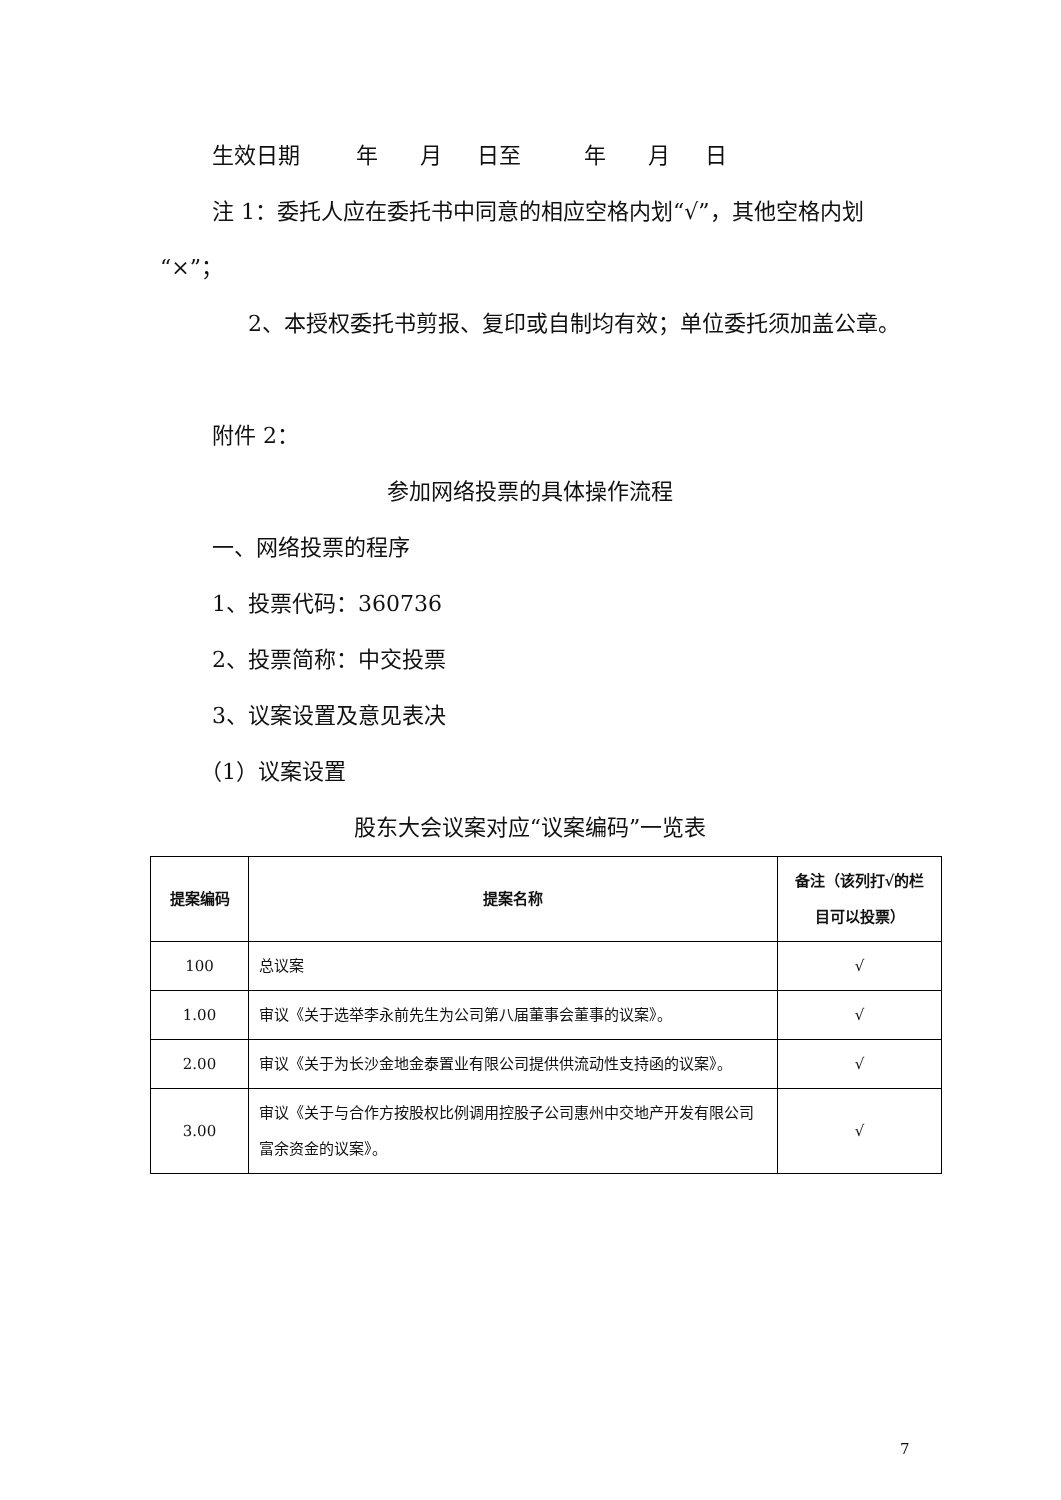生效日期 年 月 日至 年 月 日
注 1：委托人应在委托书中同意的相应空格内划“√”，其他空格内划“×”；
2、本授权委托书剪报、复印或自制均有效；单位委托须加盖公章。
附件 2：
参加网络投票的具体操作流程
一、网络投票的程序
1、投票代码：360736
2、投票简称：中交投票
3、议案设置及意见表决
（1）议案设置
股东大会议案对应“议案编码”一览表
| 提案编码 | 提案名称 | 备注（该列打√的栏目可以投票） |
| --- | --- | --- |
| 100 | 总议案 | √ |
| 1.00 | 审议《关于选举李永前先生为公司第八届董事会董事的议案》。 | √ |
| 2.00 | 审议《关于为长沙金地金泰置业有限公司提供供流动性支持函的议案》。 | √ |
| 3.00 | 审议《关于与合作方按股权比例调用控股子公司惠州中交地产开发有限公司富余资金的议案》。 | √ |
7